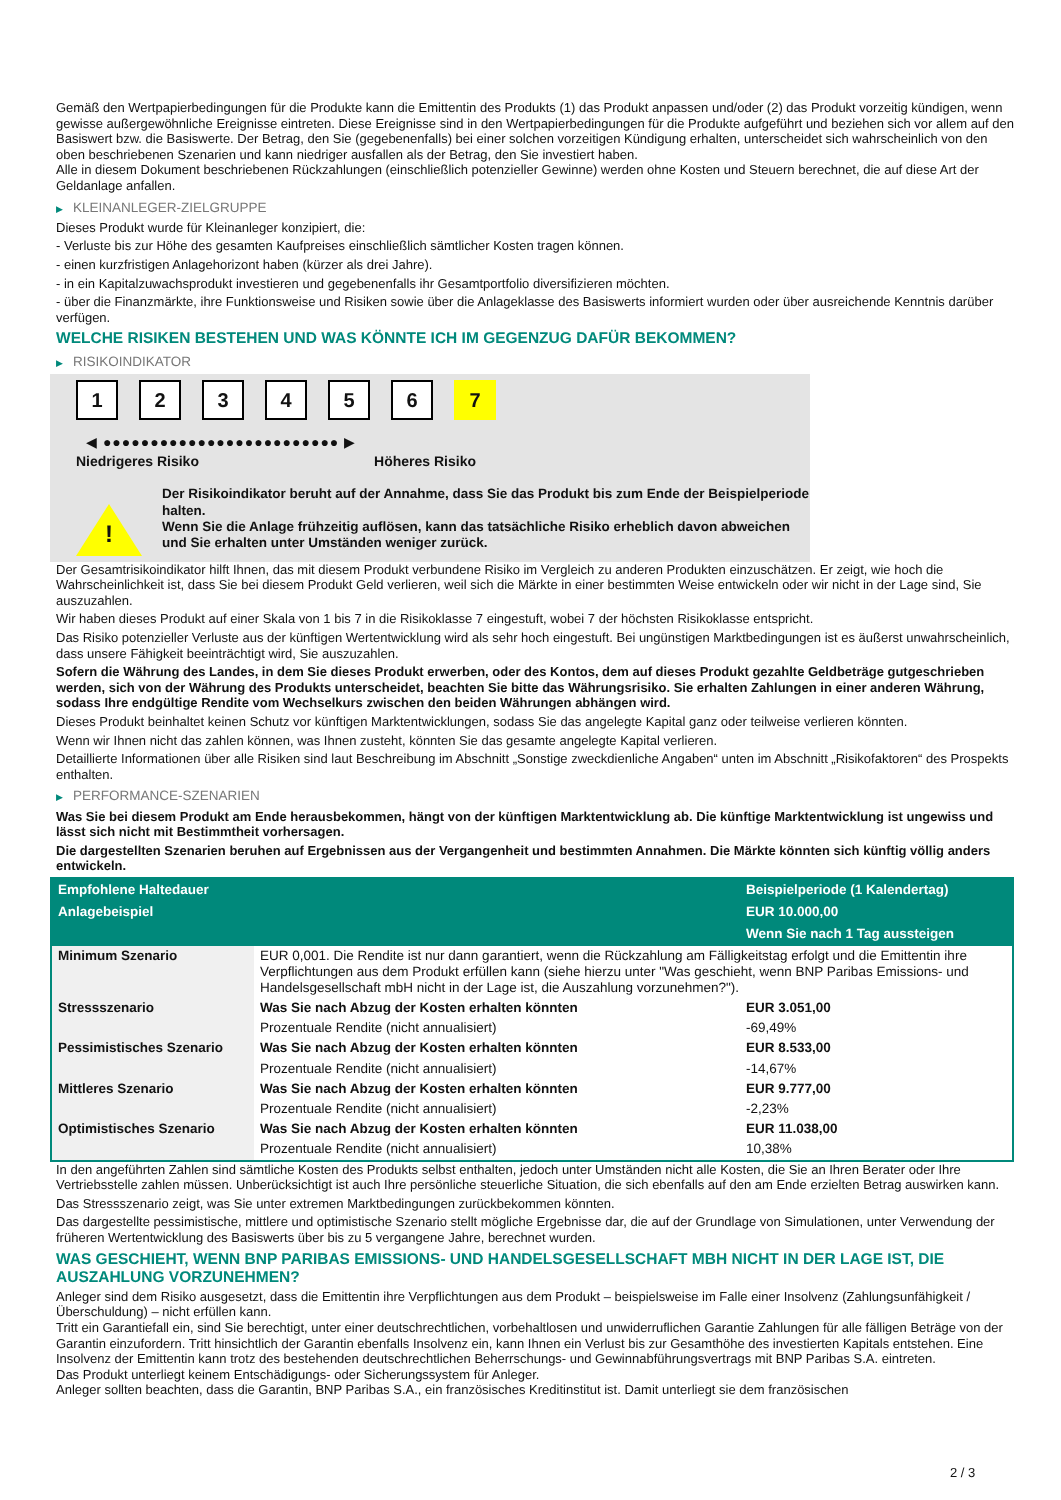Gemäß den Wertpapierbedingungen für die Produkte kann die Emittentin des Produkts (1) das Produkt anpassen und/oder (2) das Produkt vorzeitig kündigen, wenn gewisse außergewöhnliche Ereignisse eintreten. Diese Ereignisse sind in den Wertpapierbedingungen für die Produkte aufgeführt und beziehen sich vor allem auf den Basiswert bzw. die Basiswerte. Der Betrag, den Sie (gegebenenfalls) bei einer solchen vorzeitigen Kündigung erhalten, unterscheidet sich wahrscheinlich von den oben beschriebenen Szenarien und kann niedriger ausfallen als der Betrag, den Sie investiert haben.
Alle in diesem Dokument beschriebenen Rückzahlungen (einschließlich potenzieller Gewinne) werden ohne Kosten und Steuern berechnet, die auf diese Art der Geldanlage anfallen.
▶ KLEINANLEGER-ZIELGRUPPE
Dieses Produkt wurde für Kleinanleger konzipiert, die:
- Verluste bis zur Höhe des gesamten Kaufpreises einschließlich sämtlicher Kosten tragen können.
- einen kurzfristigen Anlagehorizont haben (kürzer als drei Jahre).
- in ein Kapitalzuwachsprodukt investieren und gegebenenfalls ihr Gesamtportfolio diversifizieren möchten.
- über die Finanzmärkte, ihre Funktionsweise und Risiken sowie über die Anlageklasse des Basiswerts informiert wurden oder über ausreichende Kenntnis darüber verfügen.
WELCHE RISIKEN BESTEHEN UND WAS KÖNNTE ICH IM GEGENZUG DAFÜR BEKOMMEN?
▶ RISIKOINDIKATOR
1 2 3 4 5 6 7
◀ ●●●●●●●●●●●●●●●●●●●●●●●●● ▶
Niedrigeres Risiko Höheres Risiko
!
Der Risikoindikator beruht auf der Annahme, dass Sie das Produkt bis zum Ende der Beispielperiode halten.
Wenn Sie die Anlage frühzeitig auflösen, kann das tatsächliche Risiko erheblich davon abweichen und Sie erhalten unter Umständen weniger zurück.
Der Gesamtrisikoindikator hilft Ihnen, das mit diesem Produkt verbundene Risiko im Vergleich zu anderen Produkten einzuschätzen. Er zeigt, wie hoch die Wahrscheinlichkeit ist, dass Sie bei diesem Produkt Geld verlieren, weil sich die Märkte in einer bestimmten Weise entwickeln oder wir nicht in der Lage sind, Sie auszuzahlen.
Wir haben dieses Produkt auf einer Skala von 1 bis 7 in die Risikoklasse 7 eingestuft, wobei 7 der höchsten Risikoklasse entspricht.
Das Risiko potenzieller Verluste aus der künftigen Wertentwicklung wird als sehr hoch eingestuft. Bei ungünstigen Marktbedingungen ist es äußerst unwahrscheinlich, dass unsere Fähigkeit beeinträchtigt wird, Sie auszuzahlen.
Sofern die Währung des Landes, in dem Sie dieses Produkt erwerben, oder des Kontos, dem auf dieses Produkt gezahlte Geldbeträge gutgeschrieben werden, sich von der Währung des Produkts unterscheidet, beachten Sie bitte das Währungsrisiko. Sie erhalten Zahlungen in einer anderen Währung, sodass Ihre endgültige Rendite vom Wechselkurs zwischen den beiden Währungen abhängen wird.
Dieses Produkt beinhaltet keinen Schutz vor künftigen Marktentwicklungen, sodass Sie das angelegte Kapital ganz oder teilweise verlieren könnten.
Wenn wir Ihnen nicht das zahlen können, was Ihnen zusteht, könnten Sie das gesamte angelegte Kapital verlieren.
Detaillierte Informationen über alle Risiken sind laut Beschreibung im Abschnitt „Sonstige zweckdienliche Angaben“ unten im Abschnitt „Risikofaktoren“ des Prospekts enthalten.
▶ PERFORMANCE-SZENARIEN
Was Sie bei diesem Produkt am Ende herausbekommen, hängt von der künftigen Marktentwicklung ab. Die künftige Marktentwicklung ist ungewiss und lässt sich nicht mit Bestimmtheit vorhersagen.
Die dargestellten Szenarien beruhen auf Ergebnissen aus der Vergangenheit und bestimmten Annahmen. Die Märkte könnten sich künftig völlig anders entwickeln.
| Empfohlene Haltedauer | | Beispielperiode (1 Kalendertag) |
| --- | --- | --- |
| Anlagebeispiel | | EUR 10.000,00 |
| | | Wenn Sie nach 1 Tag aussteigen |
| Minimum Szenario | EUR 0,001. Die Rendite ist nur dann garantiert, wenn die Rückzahlung am Fälligkeitstag erfolgt und die Emittentin ihre Verpflichtungen aus dem Produkt erfüllen kann (siehe hierzu unter "Was geschieht, wenn BNP Paribas Emissions- und Handelsgesellschaft mbH nicht in der Lage ist, die Auszahlung vorzunehmen?"). | |
| Stressszenario | Was Sie nach Abzug der Kosten erhalten könnten | EUR 3.051,00 |
| | Prozentuale Rendite (nicht annualisiert) | -69,49% |
| Pessimistisches Szenario | Was Sie nach Abzug der Kosten erhalten könnten | EUR 8.533,00 |
| | Prozentuale Rendite (nicht annualisiert) | -14,67% |
| Mittleres Szenario | Was Sie nach Abzug der Kosten erhalten könnten | EUR 9.777,00 |
| | Prozentuale Rendite (nicht annualisiert) | -2,23% |
| Optimistisches Szenario | Was Sie nach Abzug der Kosten erhalten könnten | EUR 11.038,00 |
| | Prozentuale Rendite (nicht annualisiert) | 10,38% |
In den angeführten Zahlen sind sämtliche Kosten des Produkts selbst enthalten, jedoch unter Umständen nicht alle Kosten, die Sie an Ihren Berater oder Ihre Vertriebsstelle zahlen müssen. Unberücksichtigt ist auch Ihre persönliche steuerliche Situation, die sich ebenfalls auf den am Ende erzielten Betrag auswirken kann.
Das Stressszenario zeigt, was Sie unter extremen Marktbedingungen zurückbekommen könnten.
Das dargestellte pessimistische, mittlere und optimistische Szenario stellt mögliche Ergebnisse dar, die auf der Grundlage von Simulationen, unter Verwendung der früheren Wertentwicklung des Basiswerts über bis zu 5 vergangene Jahre, berechnet wurden.
WAS GESCHIEHT, WENN BNP PARIBAS EMISSIONS- UND HANDELSGESELLSCHAFT MBH NICHT IN DER LAGE IST, DIE AUSZAHLUNG VORZUNEHMEN?
Anleger sind dem Risiko ausgesetzt, dass die Emittentin ihre Verpflichtungen aus dem Produkt – beispielsweise im Falle einer Insolvenz (Zahlungsunfähigkeit / Überschuldung) – nicht erfüllen kann.
Tritt ein Garantiefall ein, sind Sie berechtigt, unter einer deutschrechtlichen, vorbehaltlosen und unwiderruflichen Garantie Zahlungen für alle fälligen Beträge von der Garantin einzufordern. Tritt hinsichtlich der Garantin ebenfalls Insolvenz ein, kann Ihnen ein Verlust bis zur Gesamthöhe des investierten Kapitals entstehen. Eine Insolvenz der Emittentin kann trotz des bestehenden deutschrechtlichen Beherrschungs- und Gewinnabführungsvertrags mit BNP Paribas S.A. eintreten.
Das Produkt unterliegt keinem Entschädigungs- oder Sicherungssystem für Anleger.
Anleger sollten beachten, dass die Garantin, BNP Paribas S.A., ein französisches Kreditinstitut ist. Damit unterliegt sie dem französischen
2 / 3